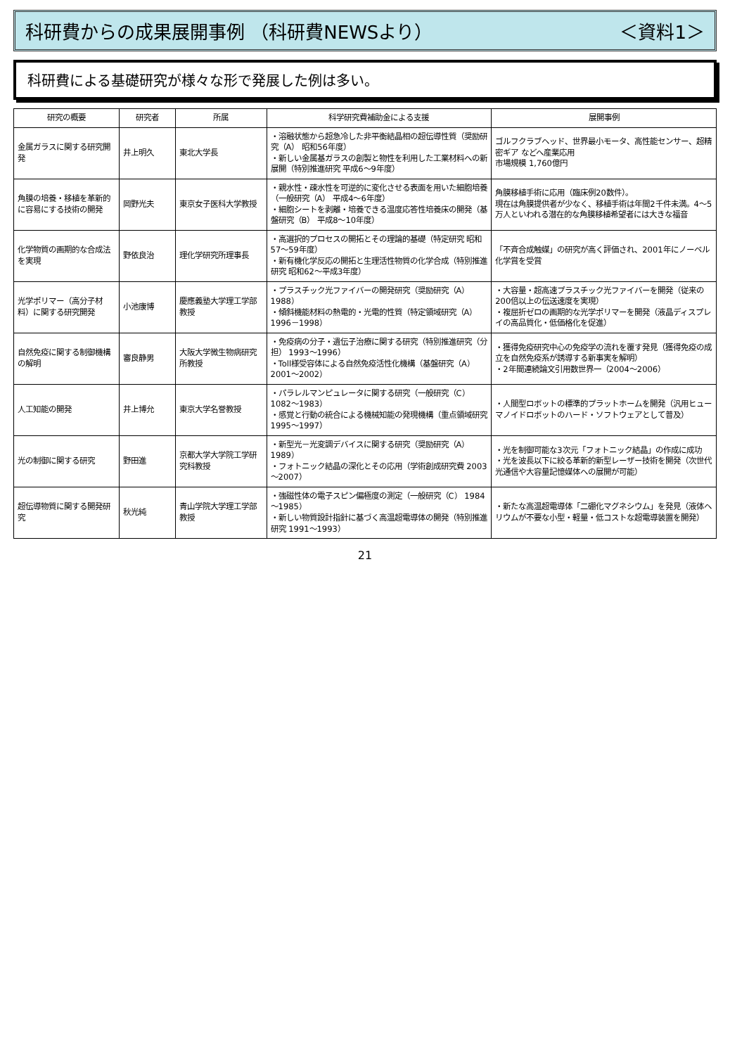科研費からの成果展開事例 （科研費NEWSより） ＜資料1＞
科研費による基礎研究が様々な形で発展した例は多い。
| 研究の概要 | 研究者 | 所属 | 科学研究費補助金による支援 | 展開事例 |
| --- | --- | --- | --- | --- |
| 金属ガラスに関する研究開発 | 井上明久 | 東北大学長 | ・溶融状態から超急冷した非平衡結晶相の超伝導性質（奨励研究（A） 昭和56年度） ・新しい金属基ガラスの創製と物性を利用した工業材料への新展開（特別推進研究 平成6～9年度） | ゴルフクラブヘッド、世界最小モータ、高性能センサー、超精密ギア などへ産業応用 市場規模 1,760億円 |
| 角膜の培養・移植を革新的に容易にする技術の開発 | 岡野光夫 | 東京女子医科大学教授 | ・親水性・疎水性を可逆的に変化させる表面を用いた細胞培養（一般研究（A） 平成4～6年度） ・細胞シートを剥離・培養できる温度応答性培養床の開発（基盤研究（B） 平成8～10年度） | 角膜移植手術に応用（臨床例20数件）。 現在は角膜提供者が少なく、移植手術は年間2千件未満。4～5万人といわれる潜在的な角膜移植希望者には大きな福音 |
| 化学物質の画期的な合成法を実現 | 野依良治 | 理化学研究所理事長 | ・高選択的プロセスの開拓とその理論的基礎（特定研究 昭和57～59年度） ・新有機化学反応の開拓と生理活性物質の化学合成（特別推進研究 昭和62～平成3年度） | 「不斉合成触媒」の研究が高く評価され、2001年にノーベル化学賞を受賞 |
| 光学ポリマー（高分子材料）に関する研究開発 | 小池康博 | 慶應義塾大学理工学部教授 | ・プラスチック光ファイバーの開発研究（奨励研究（A） 1988） ・傾斜機能材料の熱電的・光電的性質（特定領域研究（A）1996－1998） | ・大容量・超高速プラスチック光ファイバーを開発（従来の200倍以上の伝送速度を実現） ・複屈折ゼロの画期的な光学ポリマーを開発（液晶ディスプレイの高品質化・低価格化を促進） |
| 自然免疫に関する制御機構の解明 | 審良静男 | 大阪大学微生物病研究所教授 | ・免疫病の分子・遺伝子治療に関する研究（特別推進研究（分担） 1993～1996） ・Toll様受容体による自然免疫活性化機構（基盤研究（A） 2001～2002） | ・獲得免疫研究中心の免疫学の流れを覆す発見（獲得免疫の成立を自然免疫系が誘導する新事実を解明） ・2年間連続論文引用数世界一（2004～2006） |
| 人工知能の開発 | 井上博允 | 東京大学名誉教授 | ・パラレルマンピュレータに関する研究（一般研究（C） 1082～1983） ・感覚と行動の統合による機械知能の発現機構（重点領域研究 1995～1997） | ・人間型ロボットの標準的プラットホームを開発（汎用ヒューマノイドロボットのハード・ソフトウェアとして普及） |
| 光の制御に関する研究 | 野田進 | 京都大学大学院工学研究科教授 | ・新型光－光変調デバイスに関する研究（奨励研究（A） 1989） ・フォトニック結晶の深化とその応用（学術創成研究費 2003～2007） | ・光を制御可能な3次元「フォトニック結晶」の作成に成功 ・光を波長以下に絞る革新的新型レーザー技術を開発（次世代光通信や大容量記憶媒体への展開が可能） |
| 超伝導物質に関する開発研究 | 秋光純 | 青山学院大学理工学部教授 | ・強磁性体の電子スピン偏極度の測定（一般研究（C） 1984～1985） ・新しい物質設計指針に基づく高温超電導体の開発（特別推進研究 1991～1993） | ・新たな高温超電導体「二硼化マグネシウム」を発見（液体ヘリウムが不要な小型・軽量・低コストな超電導装置を開発） |
21